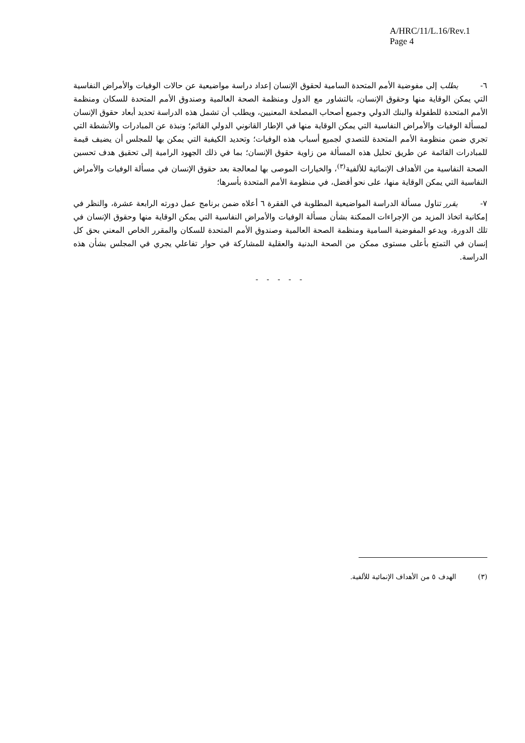A/HRC/11/L.16/Rev.1
Page 4
٦- يطلب إلى مفوضية الأمم المتحدة السامية لحقوق الإنسان إعداد دراسة مواضيعية عن حالات الوفيات والأمراض النفاسية التي يمكن الوقاية منها وحقوق الإنسان، بالتشاور مع الدول ومنظمة الصحة العالمية وصندوق الأمم المتحدة للسكان ومنظمة الأمم المتحدة للطفولة والبنك الدولي وجميع أصحاب المصلحة المعنيين، ويطلب أن تشمل هذه الدراسة تحديد أبعاد حقوق الإنسان لمسألة الوفيات والأمراض النفاسية التي يمكن الوقاية منها في الإطار القانوني الدولي القائم؛ ونبذة عن المبادرات والأنشطة التي تجري ضمن منظومة الأمم المتحدة للتصدي لجميع أسباب هذه الوفيات؛ وتحديد الكيفية التي يمكن بها للمجلس أن يضيف قيمة للمبادرات القائمة عن طريق تحليل هذه المسألة من زاوية حقوق الإنسان؛ بما في ذلك الجهود الرامية إلى تحقيق هدف تحسين الصحة النفاسية من الأهداف الإنمائية للألفية<sup>(٣)</sup>، والخيارات الموصى بها لمعالجة بعد حقوق الإنسان في مسألة الوفيات والأمراض النفاسية التي يمكن الوقاية منها، على نحو أفضل، في منظومة الأمم المتحدة بأسرها؛
٧- يقرر تناول مسألة الدراسة المواضيعية المطلوبة في الفقرة ٦ أعلاه ضمن برنامج عمل دورته الرابعة عشرة، والنظر في إمكانية اتخاذ المزيد من الإجراءات الممكنة بشأن مسألة الوفيات والأمراض النفاسية التي يمكن الوقاية منها وحقوق الإنسان في تلك الدورة، ويدعو المفوضية السامية ومنظمة الصحة العالمية وصندوق الأمم المتحدة للسكان والمقرر الخاص المعني بحق كل إنسان في التمتع بأعلى مستوى ممكن من الصحة البدنية والعقلية للمشاركة في حوار تفاعلي يجري في المجلس بشأن هذه الدراسة.
- - - - -
(٣) الهدف ٥ من الأهداف الإنمائية للألفية.